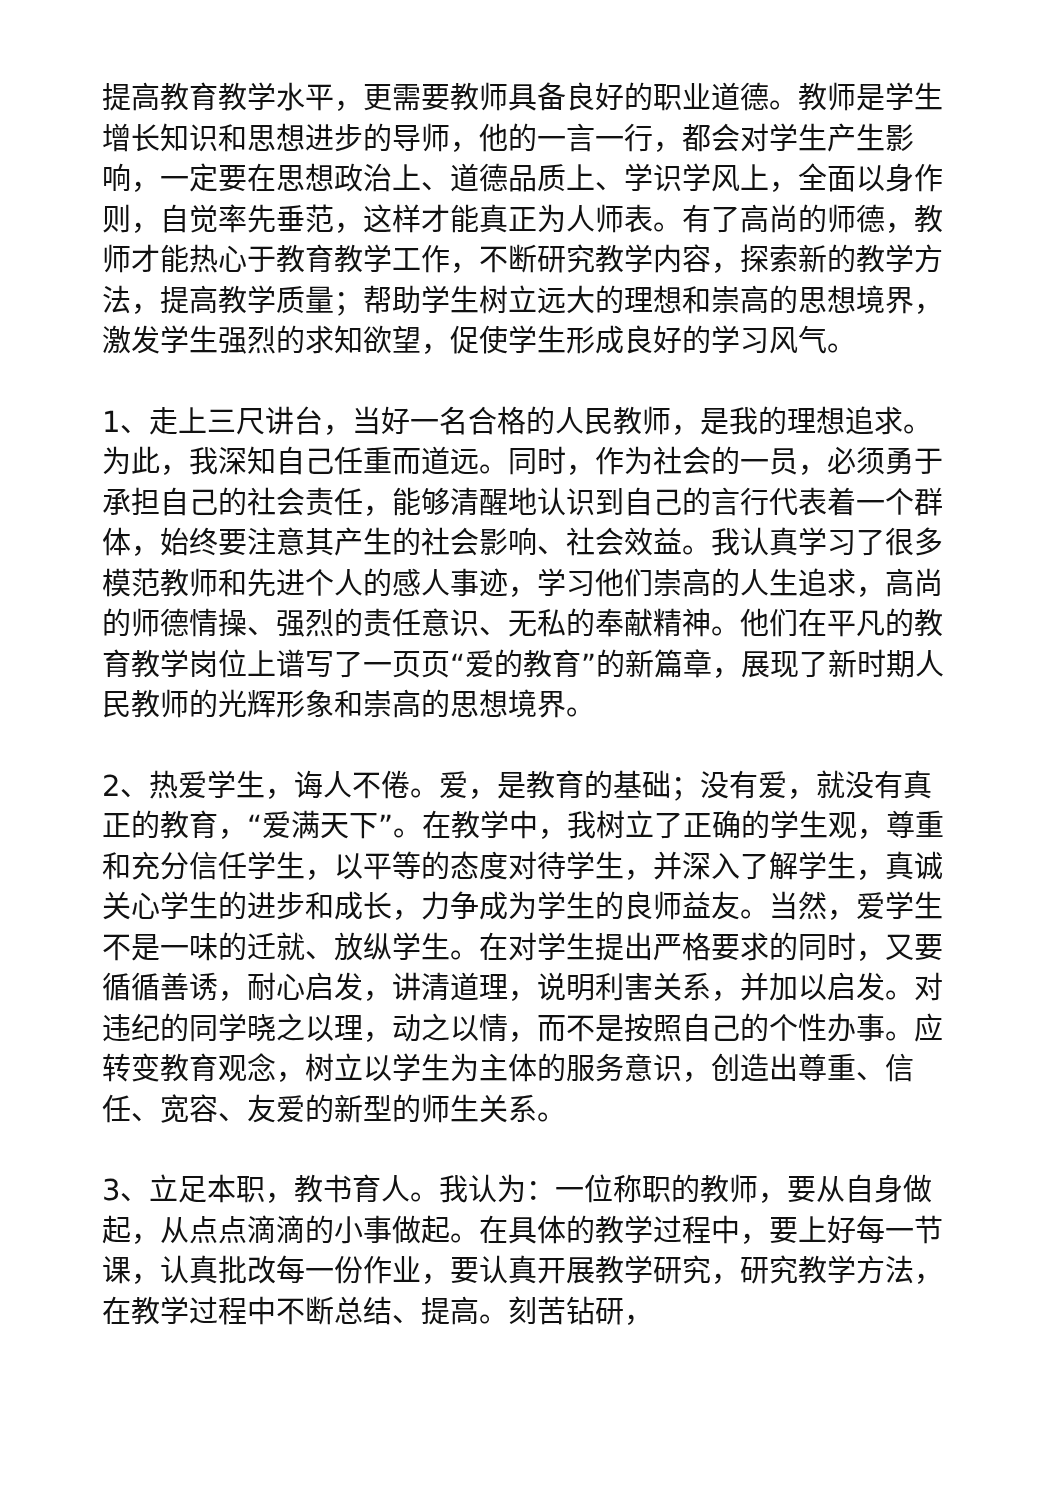提高教育教学水平，更需要教师具备良好的职业道德。教师是学生增长知识和思想进步的导师，他的一言一行，都会对学生产生影响，一定要在思想政治上、道德品质上、学识学风上，全面以身作则，自觉率先垂范，这样才能真正为人师表。有了高尚的师德，教师才能热心于教育教学工作，不断研究教学内容，探索新的教学方法，提高教学质量；帮助学生树立远大的理想和崇高的思想境界，激发学生强烈的求知欲望，促使学生形成良好的学习风气。
1、走上三尺讲台，当好一名合格的人民教师，是我的理想追求。为此，我深知自己任重而道远。同时，作为社会的一员，必须勇于承担自己的社会责任，能够清醒地认识到自己的言行代表着一个群体，始终要注意其产生的社会影响、社会效益。我认真学习了很多模范教师和先进个人的感人事迹，学习他们崇高的人生追求，高尚的师德情操、强烈的责任意识、无私的奉献精神。他们在平凡的教育教学岗位上谱写了一页页“爱的教育”的新篇章，展现了新时期人民教师的光辉形象和崇高的思想境界。
2、热爱学生，诲人不倦。爱，是教育的基础；没有爱，就没有真正的教育，“爱满天下”。在教学中，我树立了正确的学生观，尊重和充分信任学生，以平等的态度对待学生，并深入了解学生，真诚关心学生的进步和成长，力争成为学生的良师益友。当然，爱学生不是一味的迁就、放纵学生。在对学生提出严格要求的同时，又要循循善诱，耐心启发，讲清道理，说明利害关系，并加以启发。对违纪的同学晓之以理，动之以情，而不是按照自己的个性办事。应转变教育观念，树立以学生为主体的服务意识，创造出尊重、信任、宽容、友爱的新型的师生关系。
3、立足本职，教书育人。我认为：一位称职的教师，要从自身做起，从点点滴滴的小事做起。在具体的教学过程中，要上好每一节课，认真批改每一份作业，要认真开展教学研究，研究教学方法，在教学过程中不断总结、提高。刻苦钻研，